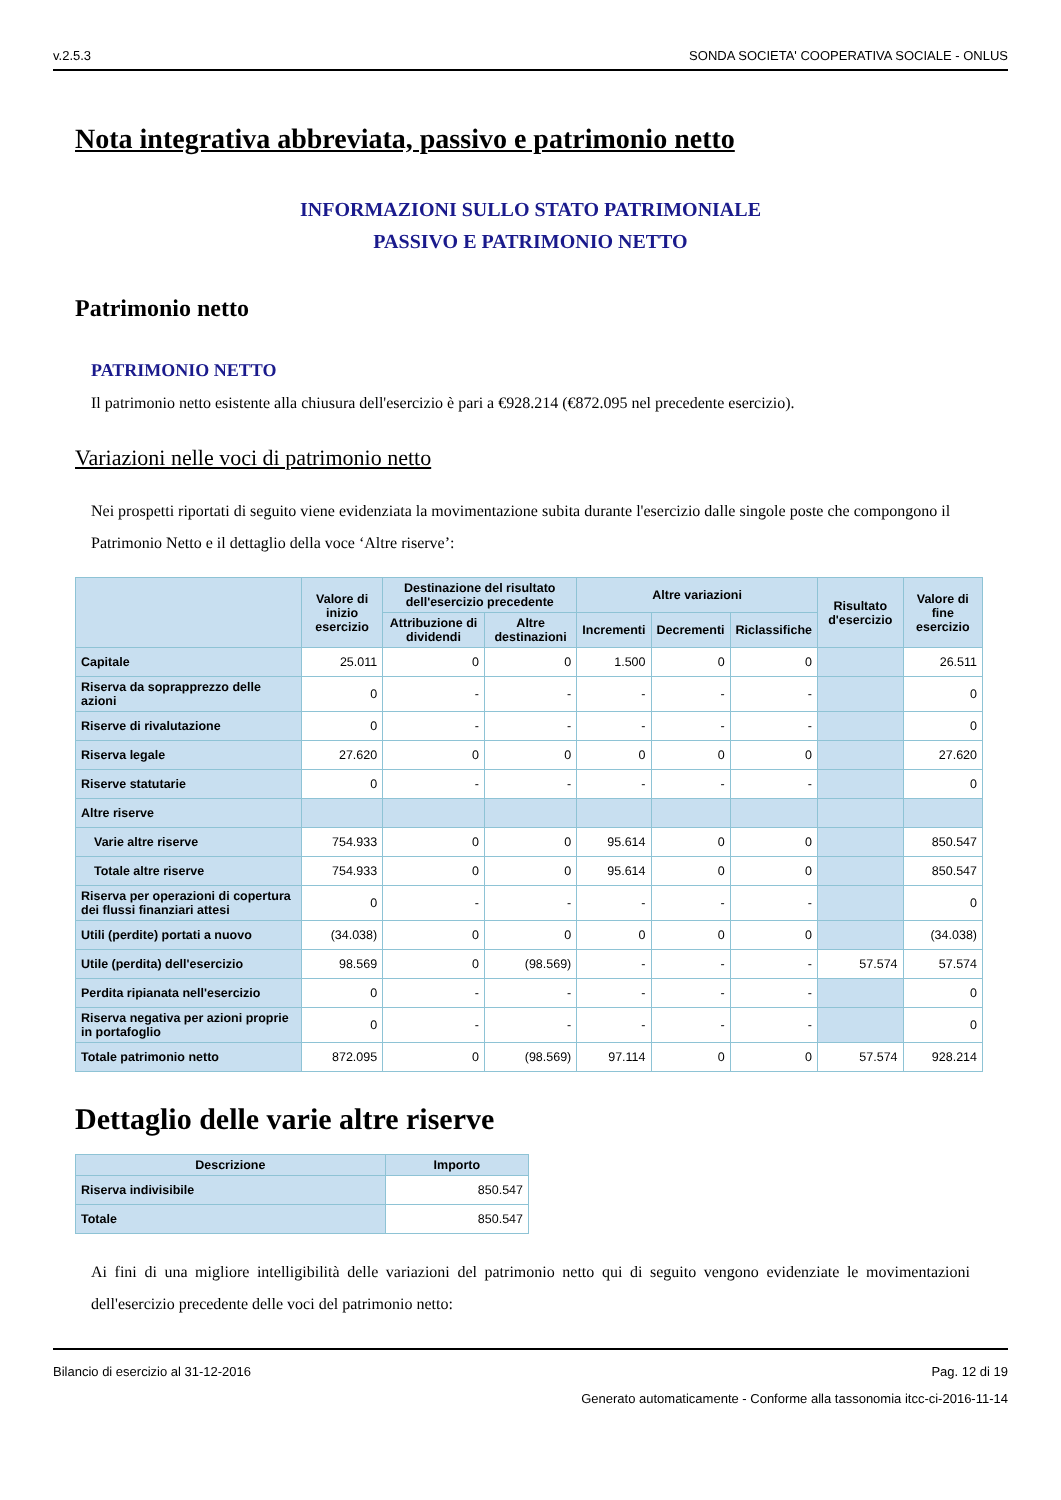v.2.5.3 SONDA SOCIETA' COOPERATIVA SOCIALE - ONLUS
Nota integrativa abbreviata, passivo e patrimonio netto
INFORMAZIONI SULLO STATO PATRIMONIALE
PASSIVO E PATRIMONIO NETTO
Patrimonio netto
PATRIMONIO NETTO
Il patrimonio netto esistente alla chiusura dell'esercizio è pari a €928.214 (€872.095 nel precedente esercizio).
Variazioni nelle voci di patrimonio netto
Nei prospetti riportati di seguito viene evidenziata la movimentazione subita durante l'esercizio dalle singole poste che compongono il Patrimonio Netto e il dettaglio della voce ‘Altre riserve’:
| | Valore di inizio esercizio | Destinazione del risultato dell'esercizio precedente | | Altre variazioni | | | Risultato d'esercizio | Valore di fine esercizio |
| --- | --- | --- | --- | --- | --- | --- | --- | --- |
| | | Attribuzione di dividendi | Altre destinazioni | Incrementi | Decrementi | Riclassifiche | | |
| Capitale | 25.011 | 0 | 0 | 1.500 | 0 | 0 | | 26.511 |
| Riserva da soprapprezzo delle azioni | 0 | - | - | - | - | - | | 0 |
| Riserve di rivalutazione | 0 | - | - | - | - | - | | 0 |
| Riserva legale | 27.620 | 0 | 0 | 0 | 0 | 0 | | 27.620 |
| Riserve statutarie | 0 | - | - | - | - | - | | 0 |
| Altre riserve | | | | | | | | |
| Varie altre riserve | 754.933 | 0 | 0 | 95.614 | 0 | 0 | | 850.547 |
| Totale altre riserve | 754.933 | 0 | 0 | 95.614 | 0 | 0 | | 850.547 |
| Riserva per operazioni di copertura dei flussi finanziari attesi | 0 | - | - | - | - | - | | 0 |
| Utili (perdite) portati a nuovo | (34.038) | 0 | 0 | 0 | 0 | 0 | | (34.038) |
| Utile (perdita) dell'esercizio | 98.569 | 0 | (98.569) | - | - | - | 57.574 | 57.574 |
| Perdita ripianata nell'esercizio | 0 | - | - | - | - | - | | 0 |
| Riserva negativa per azioni proprie in portafoglio | 0 | - | - | - | - | - | | 0 |
| Totale patrimonio netto | 872.095 | 0 | (98.569) | 97.114 | 0 | 0 | 57.574 | 928.214 |
Dettaglio delle varie altre riserve
| Descrizione | Importo |
| --- | --- |
| Riserva indivisibile | 850.547 |
| Totale | 850.547 |
Ai fini di una migliore intelligibilità delle variazioni del patrimonio netto qui di seguito vengono evidenziate le movimentazioni dell'esercizio precedente delle voci del patrimonio netto:
Bilancio di esercizio al 31-12-2016 Pag. 12 di 19
Generato automaticamente - Conforme alla tassonomia itcc-ci-2016-11-14